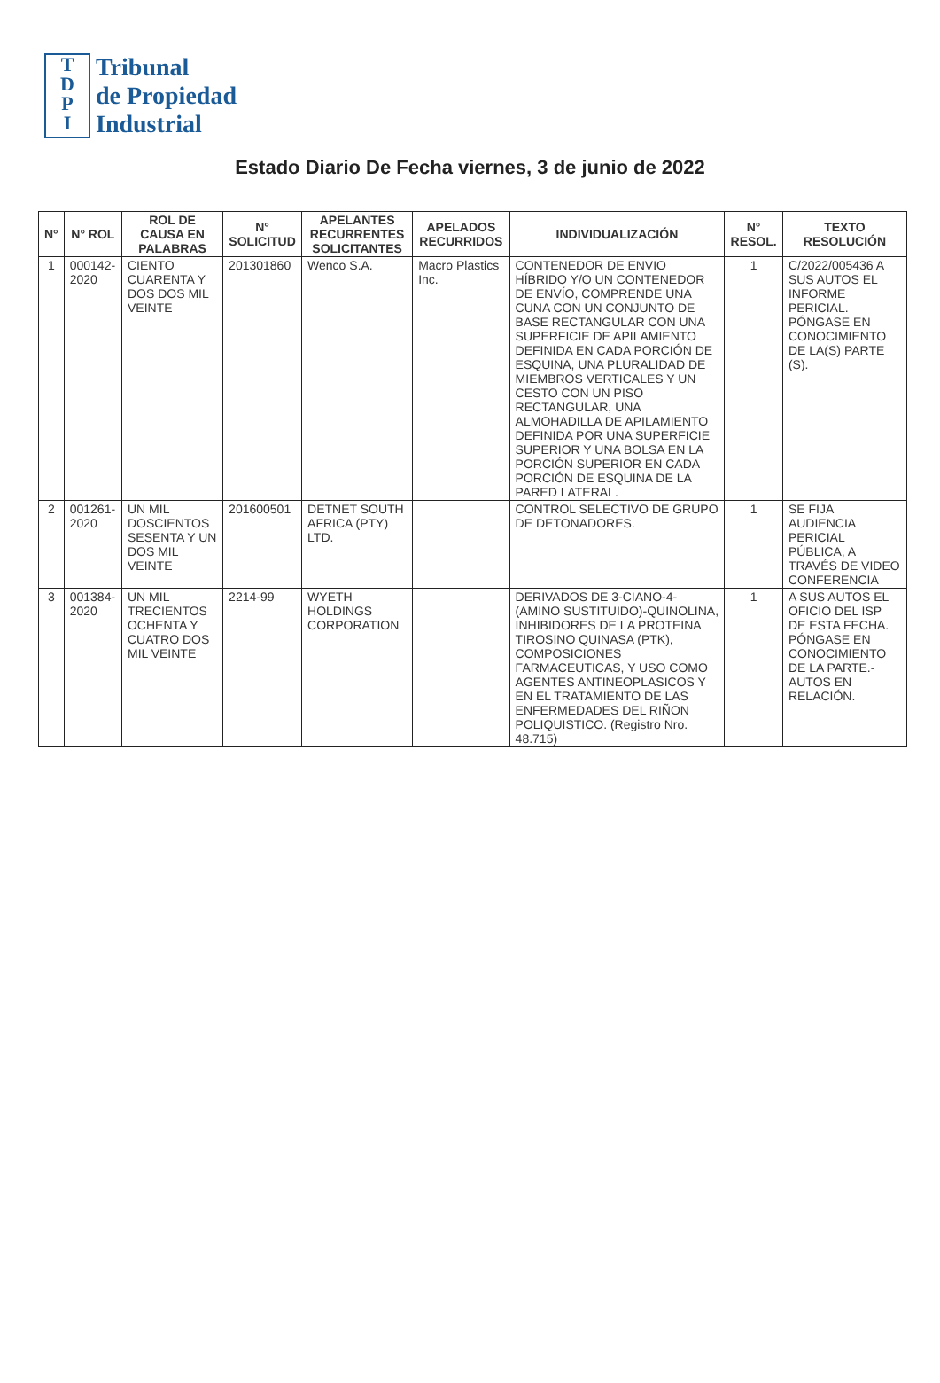T
D
P
I
Tribunal
de Propiedad
Industrial
Estado Diario De Fecha viernes, 3 de junio de 2022
| N° | N° ROL | ROL DE CAUSA EN PALABRAS | N° SOLICITUD | APELANTES RECURRENTES SOLICITANTES | APELADOS RECURRIDOS | INDIVIDUALIZACIÓN | N° RESOL. | TEXTO RESOLUCIÓN |
| --- | --- | --- | --- | --- | --- | --- | --- | --- |
| 1 | 000142-2020 | CIENTO CUARENTA Y DOS DOS MIL VEINTE | 201301860 | Wenco S.A. | Macro Plastics Inc. | CONTENEDOR DE ENVIO HÍBRIDO Y/O UN CONTENEDOR DE ENVÍO, COMPRENDE UNA CUNA CON UN CONJUNTO DE BASE RECTANGULAR CON UNA SUPERFICIE DE APILAMIENTO DEFINIDA EN CADA PORCIÓN DE ESQUINA, UNA PLURALIDAD DE MIEMBROS VERTICALES Y UN CESTO CON UN PISO RECTANGULAR, UNA ALMOHADILLA DE APILAMIENTO DEFINIDA POR UNA SUPERFICIE SUPERIOR Y UNA BOLSA EN LA PORCIÓN SUPERIOR EN CADA PORCIÓN DE ESQUINA DE LA PARED LATERAL. | 1 | C/2022/005436 A SUS AUTOS EL INFORME PERICIAL. PÓNGASE EN CONOCIMIENTO DE LA(S) PARTE (S). |
| 2 | 001261-2020 | UN MIL DOSCIENTOS SESENTA Y UN DOS MIL VEINTE | 201600501 | DETNET SOUTH AFRICA (PTY) LTD. | | CONTROL SELECTIVO DE GRUPO DE DETONADORES. | 1 | SE FIJA AUDIENCIA PERICIAL PÚBLICA, A TRAVÉS DE VIDEO CONFERENCIA |
| 3 | 001384-2020 | UN MIL TRECIENTOS OCHENTA Y CUATRO DOS MIL VEINTE | 2214-99 | WYETH HOLDINGS CORPORATION | | DERIVADOS DE 3-CIANO-4-(AMINO SUSTITUIDO)-QUINOLINA, INHIBIDORES DE LA PROTEINA TIROSINO QUINASA (PTK), COMPOSICIONES FARMACEUTICAS, Y USO COMO AGENTES ANTINEOPLASICOS Y EN EL TRATAMIENTO DE LAS ENFERMEDADES DEL RIÑON POLIQUISTICO. (Registro Nro. 48.715) | 1 | A SUS AUTOS EL OFICIO DEL ISP DE ESTA FECHA. PÓNGASE EN CONOCIMIENTO DE LA PARTE.- AUTOS EN RELACIÓN. |